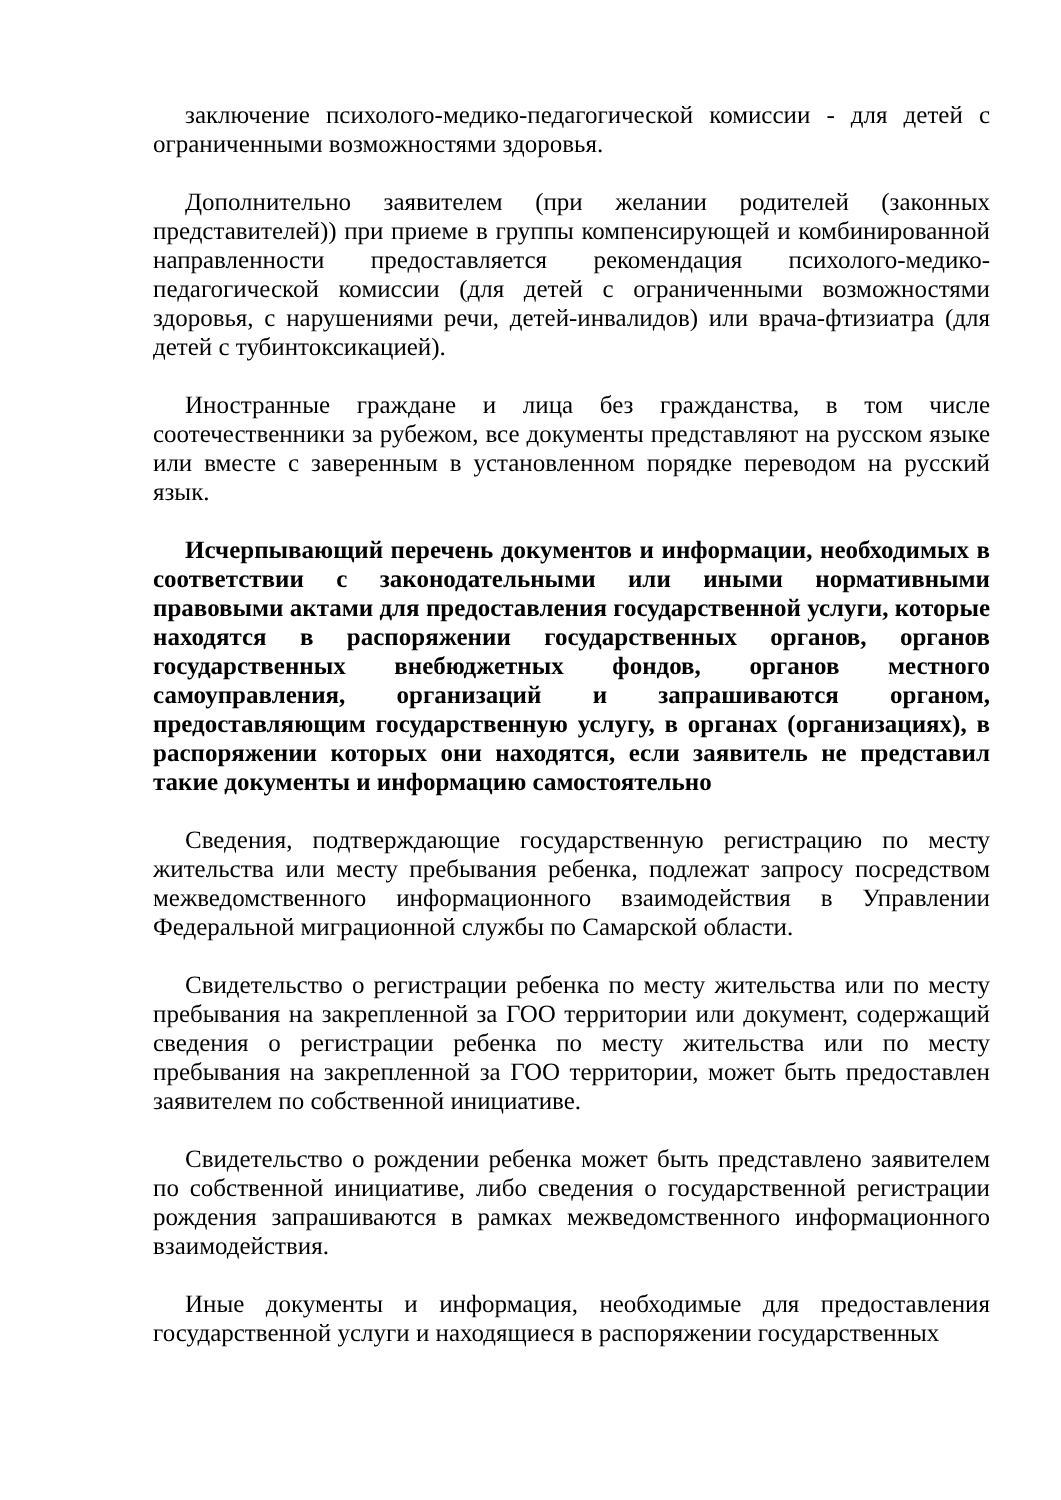заключение психолого-медико-педагогической комиссии - для детей с ограниченными возможностями здоровья.
Дополнительно заявителем (при желании родителей (законных представителей)) при приеме в группы компенсирующей и комбинированной направленности предоставляется рекомендация психолого-медико-педагогической комиссии (для детей с ограниченными возможностями здоровья, с нарушениями речи, детей-инвалидов) или врача-фтизиатра (для детей с тубинтоксикацией).
Иностранные граждане и лица без гражданства, в том числе соотечественники за рубежом, все документы представляют на русском языке или вместе с заверенным в установленном порядке переводом на русский язык.
Исчерпывающий перечень документов и информации, необходимых в соответствии с законодательными или иными нормативными правовыми актами для предоставления государственной услуги, которые находятся в распоряжении государственных органов, органов государственных внебюджетных фондов, органов местного самоуправления, организаций и запрашиваются органом, предоставляющим государственную услугу, в органах (организациях), в распоряжении которых они находятся, если заявитель не представил такие документы и информацию самостоятельно
Сведения, подтверждающие государственную регистрацию по месту жительства или месту пребывания ребенка, подлежат запросу посредством межведомственного информационного взаимодействия в Управлении Федеральной миграционной службы по Самарской области.
Свидетельство о регистрации ребенка по месту жительства или по месту пребывания на закрепленной за ГОО территории или документ, содержащий сведения о регистрации ребенка по месту жительства или по месту пребывания на закрепленной за ГОО территории, может быть предоставлен заявителем по собственной инициативе.
Свидетельство о рождении ребенка может быть представлено заявителем по собственной инициативе, либо сведения о государственной регистрации рождения запрашиваются в рамках межведомственного информационного взаимодействия.
Иные документы и информация, необходимые для предоставления государственной услуги и находящиеся в распоряжении государственных